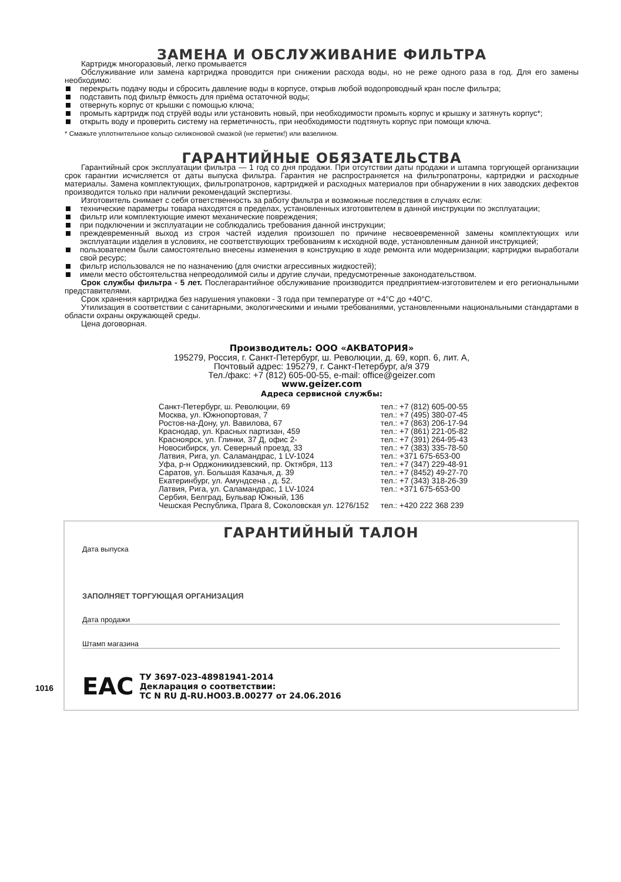ЗАМЕНА И ОБСЛУЖИВАНИЕ ФИЛЬТРА
Картридж многоразовый, легко промывается
Обслуживание или замена картриджа проводится при снижении расхода воды, но не реже одного раза в год. Для его замены необходимо:
перекрыть подачу воды и сбросить давление воды в корпусе, открыв любой водопроводный кран после фильтра;
подставить под фильтр ёмкость для приёма остаточной воды;
отвернуть корпус от крышки с помощью ключа;
промыть картридж под струёй воды или установить новый, при необходимости промыть корпус и крышку и затянуть корпус*;
открыть воду и проверить систему на герметичность, при необходимости подтянуть корпус при помощи ключа.
* Смажьте уплотнительное кольцо силиконовой смазкой (не герметик!) или вазелином.
ГАРАНТИЙНЫЕ ОБЯЗАТЕЛЬСТВА
Гарантийный срок эксплуатации фильтра — 1 год со дня продажи. При отсутствии даты продажи и штампа торгующей организации срок гарантии исчисляется от даты выпуска фильтра. Гарантия не распространяется на фильтропатроны, картриджи и расходные материалы. Замена комплектующих, фильтропатронов, картриджей и расходных материалов при обнаружении в них заводских дефектов производится только при наличии рекомендаций экспертизы.
Изготовитель снимает с себя ответственность за работу фильтра и возможные последствия в случаях если:
технические параметры товара находятся в пределах, установленных изготовителем в данной инструкции по эксплуатации;
фильтр или комплектующие имеют механические повреждения;
при подключении и эксплуатации не соблюдались требования данной инструкции;
преждевременный выход из строя частей изделия произошел по причине несвоевременной замены комплектующих или эксплуатации изделия в условиях, не соответствующих требованиям к исходной воде, установленным данной инструкцией;
пользователем были самостоятельно внесены изменения в конструкцию в ходе ремонта или модернизации; картриджи выработали свой ресурс;
фильтр использовался не по назначению (для очистки агрессивных жидкостей);
имели место обстоятельства непреодолимой силы и другие случаи, предусмотренные законодательством.
Срок службы фильтра - 5 лет. Послегарантийное обслуживание производится предприятием-изготовителем и его региональными представителями.
Срок хранения картриджа без нарушения упаковки - 3 года при температуре от +4°С до +40°С.
Утилизация в соответствии с санитарными, экологическими и иными требованиями, установленными национальными стандартами в области охраны окружающей среды.
Цена договорная.
Производитель: ООО «АКВАТОРИЯ»
195279, Россия, г. Санкт-Петербург, ш. Революции, д. 69, корп. 6, лит. А,
Почтовый адрес: 195279, г. Санкт-Петербург, а/я 379
Тел./факс: +7 (812) 605-00-55, e-mail: office@geizer.com
www.geizer.com
Адреса сервисной службы:
| Санкт-Петербург, ш. Революции, 69 | тел.: +7 (812) 605-00-55 |
| Москва, ул. Южнопортовая, 7 | тел.: +7 (495) 380-07-45 |
| Ростов-на-Дону, ул. Вавилова, 67 | тел.: +7 (863) 206-17-94 |
| Краснодар, ул. Красных партизан, 459 | тел.: +7 (861) 221-05-82 |
| Красноярск, ул. Глинки, 37 Д, офис 2- | тел.: +7 (391) 264-95-43 |
| Новосибирск, ул. Северный проезд, 33 | тел.: +7 (383) 335-78-50 |
| Латвия, Рига, ул. Саламандрас, 1 LV-1024 | тел.: +371 675-653-00 |
| Уфа, р-н Орджоникидзевский, пр. Октября, 113 | тел.: +7 (347) 229-48-91 |
| Саратов, ул. Большая Казачья, д. 39 | тел.: +7 (8452) 49-27-70 |
| Екатеринбург, ул. Амундсена , д. 52. | тел.: +7 (343) 318-26-39 |
| Латвия, Рига, ул. Саламандрас, 1 LV-1024 | тел.: +371 675-653-00 |
| Сербия, Белград, Бульвар Южный, 136 | |
| Чешская Республика, Прага 8, Соколовская ул. 1276/152 | тел.: +420 222 368 239 |
ГАРАНТИЙНЫЙ ТАЛОН
Дата выпуска
ЗАПОЛНЯЕТ ТОРГУЮЩАЯ ОРГАНИЗАЦИЯ
Дата продажи
Штамп магазина
EAC ТУ 3697-023-48981941-2014
Декларация о соответствии:
ТС N RU Д-RU.НО03.В.00277 от 24.06.2016
1016